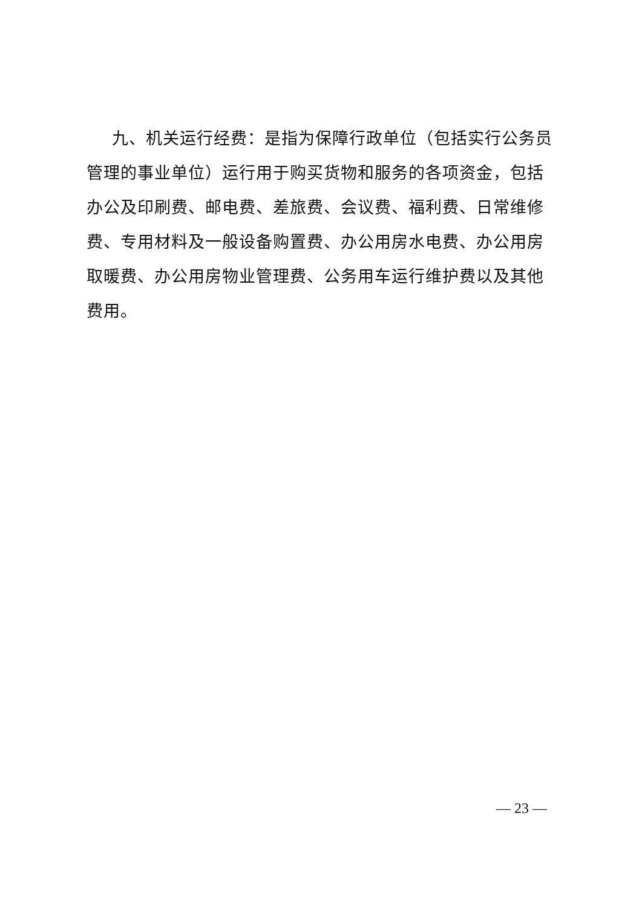九、机关运行经费：是指为保障行政单位（包括实行公务员管理的事业单位）运行用于购买货物和服务的各项资金，包括办公及印刷费、邮电费、差旅费、会议费、福利费、日常维修费、专用材料及一般设备购置费、办公用房水电费、办公用房取暖费、办公用房物业管理费、公务用车运行维护费以及其他费用。
— 23 —